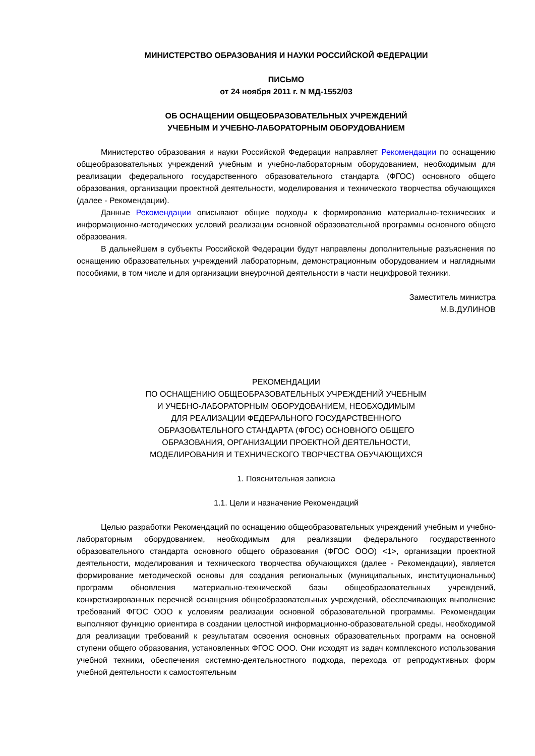МИНИСТЕРСТВО ОБРАЗОВАНИЯ И НАУКИ РОССИЙСКОЙ ФЕДЕРАЦИИ
ПИСЬМО
от 24 ноября 2011 г. N МД-1552/03
ОБ ОСНАЩЕНИИ ОБЩЕОБРАЗОВАТЕЛЬНЫХ УЧРЕЖДЕНИЙ
УЧЕБНЫМ И УЧЕБНО-ЛАБОРАТОРНЫМ ОБОРУДОВАНИЕМ
Министерство образования и науки Российской Федерации направляет Рекомендации по оснащению общеобразовательных учреждений учебным и учебно-лабораторным оборудованием, необходимым для реализации федерального государственного образовательного стандарта (ФГОС) основного общего образования, организации проектной деятельности, моделирования и технического творчества обучающихся (далее - Рекомендации).
Данные Рекомендации описывают общие подходы к формированию материально-технических и информационно-методических условий реализации основной образовательной программы основного общего образования.
В дальнейшем в субъекты Российской Федерации будут направлены дополнительные разъяснения по оснащению образовательных учреждений лабораторным, демонстрационным оборудованием и наглядными пособиями, в том числе и для организации внеурочной деятельности в части нецифровой техники.
Заместитель министра
М.В.ДУЛИНОВ
РЕКОМЕНДАЦИИ
ПО ОСНАЩЕНИЮ ОБЩЕОБРАЗОВАТЕЛЬНЫХ УЧРЕЖДЕНИЙ УЧЕБНЫМ
И УЧЕБНО-ЛАБОРАТОРНЫМ ОБОРУДОВАНИЕМ, НЕОБХОДИМЫМ
ДЛЯ РЕАЛИЗАЦИИ ФЕДЕРАЛЬНОГО ГОСУДАРСТВЕННОГО
ОБРАЗОВАТЕЛЬНОГО СТАНДАРТА (ФГОС) ОСНОВНОГО ОБЩЕГО
ОБРАЗОВАНИЯ, ОРГАНИЗАЦИИ ПРОЕКТНОЙ ДЕЯТЕЛЬНОСТИ,
МОДЕЛИРОВАНИЯ И ТЕХНИЧЕСКОГО ТВОРЧЕСТВА ОБУЧАЮЩИХСЯ
1. Пояснительная записка
1.1. Цели и назначение Рекомендаций
Целью разработки Рекомендаций по оснащению общеобразовательных учреждений учебным и учебно-лабораторным оборудованием, необходимым для реализации федерального государственного образовательного стандарта основного общего образования (ФГОС ООО) <1>, организации проектной деятельности, моделирования и технического творчества обучающихся (далее - Рекомендации), является формирование методической основы для создания региональных (муниципальных, институциональных) программ обновления материально-технической базы общеобразовательных учреждений, конкретизированных перечней оснащения общеобразовательных учреждений, обеспечивающих выполнение требований ФГОС ООО к условиям реализации основной образовательной программы. Рекомендации выполняют функцию ориентира в создании целостной информационно-образовательной среды, необходимой для реализации требований к результатам освоения основных образовательных программ на основной ступени общего образования, установленных ФГОС ООО. Они исходят из задач комплексного использования учебной техники, обеспечения системно-деятельностного подхода, перехода от репродуктивных форм учебной деятельности к самостоятельным